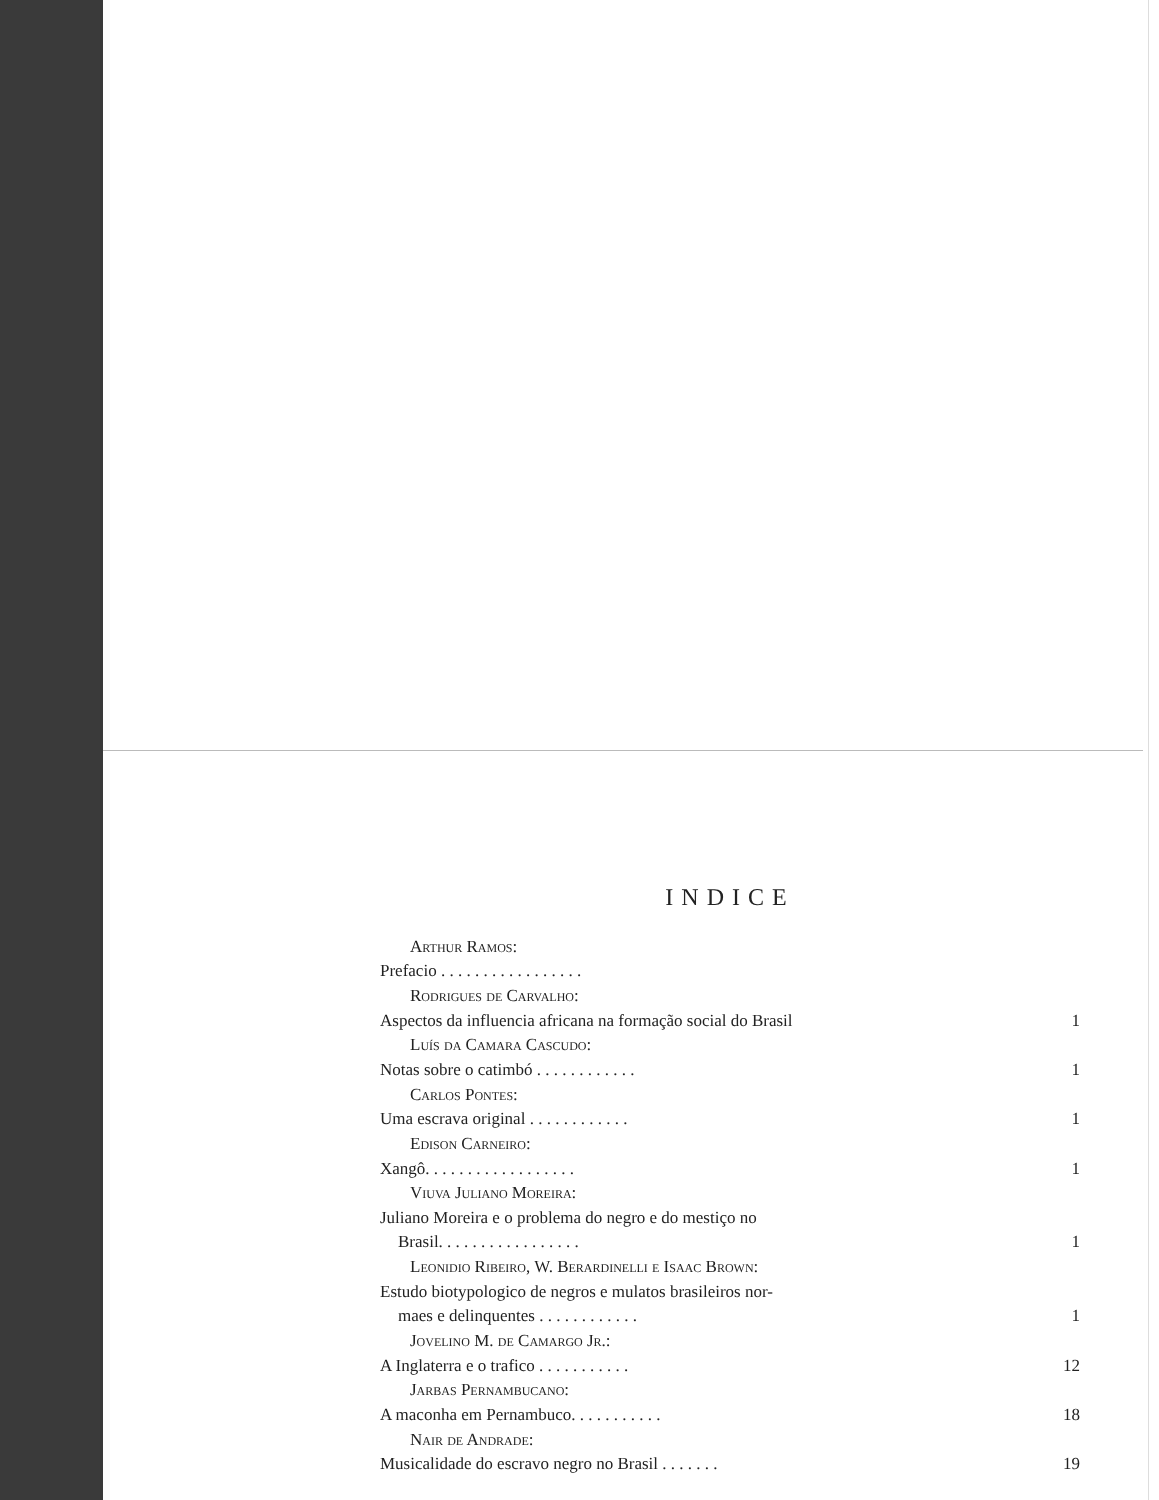INDICE
Arthur Ramos:
Prefacio . . . . . . . . . . . . . . . . .
Rodrigues de Carvalho:
Aspectos da influencia africana na formação social do Brasil 1
Luís da Camara Cascudo:
Notas sobre o catimbó . . . . . . . . . . . . 1
Carlos Pontes:
Uma escrava original . . . . . . . . . . . . 1
Edison Carneiro:
Xangô. . . . . . . . . . . . . . . . . . 1
Viuva Juliano Moreira:
Juliano Moreira e o problema do negro e do mestiço no
Brasil. . . . . . . . . . . . . . . . . 1
Leonidio Ribeiro, W. Berardinelli e Isaac Brown:
Estudo biotypologico de negros e mulatos brasileiros nor-
maes e delinquentes . . . . . . . . . . . . 1
Jovelino M. de Camargo Jr.:
A Inglaterra e o trafico . . . . . . . . . . . 12
Jarbas Pernambucano:
A maconha em Pernambuco. . . . . . . . . . . 18
Nair de Andrade:
Musicalidade do escravo negro no Brasil . . . . . . . 19